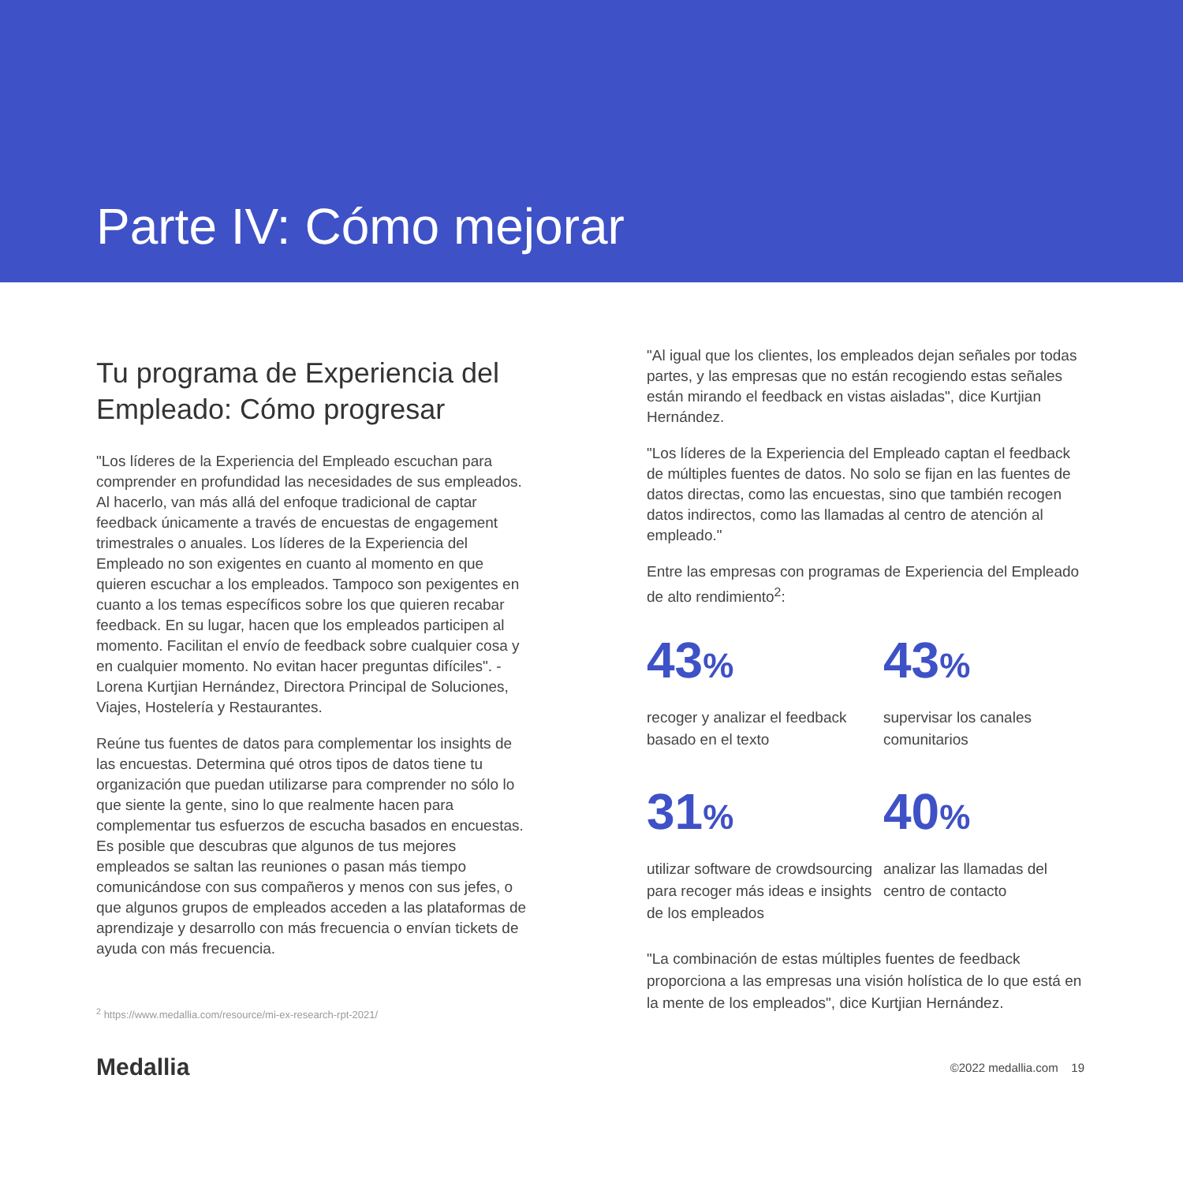Parte IV: Cómo mejorar
Tu programa de Experiencia del Empleado: Cómo progresar
"Los líderes de la Experiencia del Empleado escuchan para comprender en profundidad las necesidades de sus empleados. Al hacerlo, van más allá del enfoque tradicional de captar feedback únicamente a través de encuestas de engagement trimestrales o anuales. Los líderes de la Experiencia del Empleado no son exigentes en cuanto al momento en que quieren escuchar a los empleados. Tampoco son pexigentes en cuanto a los temas específicos sobre los que quieren recabar feedback. En su lugar, hacen que los empleados participen al momento. Facilitan el envío de feedback sobre cualquier cosa y en cualquier momento. No evitan hacer preguntas difíciles". - Lorena Kurtjian Hernández, Directora Principal de Soluciones, Viajes, Hostelería y Restaurantes.
Reúne tus fuentes de datos para complementar los insights de las encuestas. Determina qué otros tipos de datos tiene tu organización que puedan utilizarse para comprender no sólo lo que siente la gente, sino lo que realmente hacen para complementar tus esfuerzos de escucha basados en encuestas. Es posible que descubras que algunos de tus mejores empleados se saltan las reuniones o pasan más tiempo comunicándose con sus compañeros y menos con sus jefes, o que algunos grupos de empleados acceden a las plataformas de aprendizaje y desarrollo con más frecuencia o envían tickets de ayuda con más frecuencia.
<sup>2</sup> https://www.medallia.com/resource/mi-ex-research-rpt-2021/
"Al igual que los clientes, los empleados dejan señales por todas partes, y las empresas que no están recogiendo estas señales están mirando el feedback en vistas aisladas", dice Kurtjian Hernández.
"Los líderes de la Experiencia del Empleado captan el feedback de múltiples fuentes de datos. No solo se fijan en las fuentes de datos directas, como las encuestas, sino que también recogen datos indirectos, como las llamadas al centro de atención al empleado."
Entre las empresas con programas de Experiencia del Empleado de alto rendimiento<sup>2</sup>:
43%
recoger y analizar el feedback basado en el texto
43%
supervisar los canales comunitarios
31%
utilizar software de crowdsourcing para recoger más ideas e insights de los empleados
40%
analizar las llamadas del centro de contacto
"La combinación de estas múltiples fuentes de feedback proporciona a las empresas una visión holística de lo que está en la mente de los empleados", dice Kurtjian Hernández.
Medallia
©2022 medallia.com 19